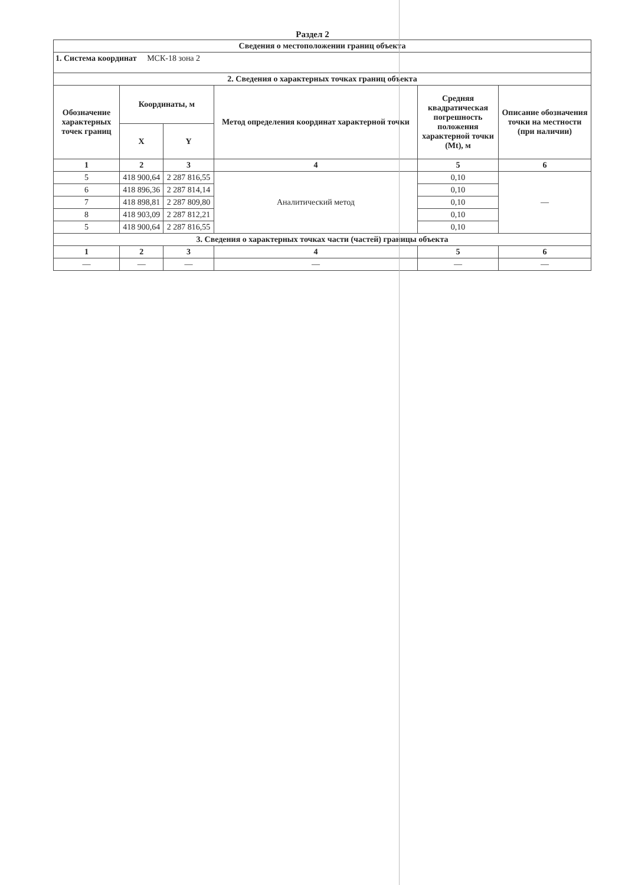Раздел 2
| Сведения о местоположении границ объекта | | | | | |
| --- | --- | --- | --- | --- | --- |
| 1. Система координат МСК-18 зона 2 | | | | | |
| 2. Сведения о характерных точках границ объекта | | | | | |
| Обозначение характерных точек границ | Координаты, м | | Метод определения координат характерной точки | Средняя квадратическая погрешность положения характерной точки (Mt), м | Описание обозначения точки на местности (при наличии) |
| | X | Y | | | |
| 1 | 2 | 3 | 4 | 5 | 6 |
| 5 | 418 900,64 | 2 287 816,55 | Аналитический метод | 0,10 | — |
| 6 | 418 896,36 | 2 287 814,14 | | 0,10 | |
| 7 | 418 898,81 | 2 287 809,80 | | 0,10 | |
| 8 | 418 903,09 | 2 287 812,21 | | 0,10 | |
| 5 | 418 900,64 | 2 287 816,55 | | 0,10 | |
| 3. Сведения о характерных точках части (частей) границы объекта | | | | | |
| 1 | 2 | 3 | 4 | 5 | 6 |
| — | — | — | — | — | — |